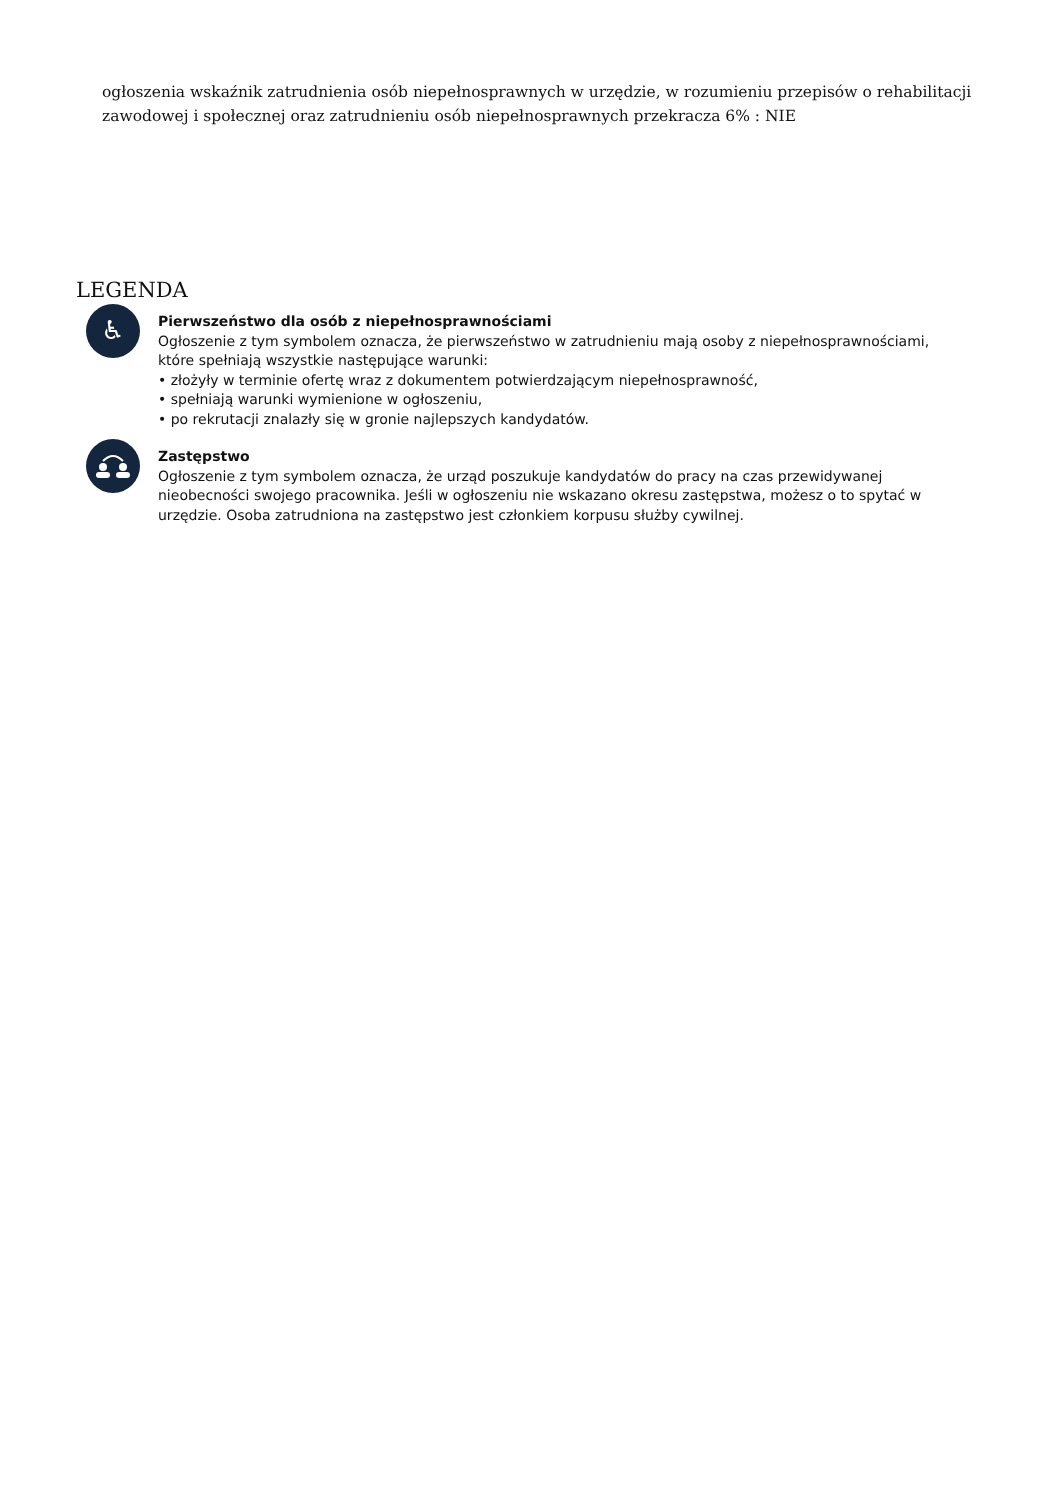ogłoszenia wskaźnik zatrudnienia osób niepełnosprawnych w urzędzie, w rozumieniu przepisów o rehabilitacji zawodowej i społecznej oraz zatrudnieniu osób niepełnosprawnych przekracza 6% : NIE
LEGENDA
♿
Pierwszeństwo dla osób z niepełnosprawnościami
Ogłoszenie z tym symbolem oznacza, że pierwszeństwo w zatrudnieniu mają osoby z niepełnosprawnościami, które spełniają wszystkie następujące warunki:
• złożyły w terminie ofertę wraz z dokumentem potwierdzającym niepełnosprawność,
• spełniają warunki wymienione w ogłoszeniu,
• po rekrutacji znalazły się w gronie najlepszych kandydatów.
Zastępstwo
Ogłoszenie z tym symbolem oznacza, że urząd poszukuje kandydatów do pracy na czas przewidywanej nieobecności swojego pracownika. Jeśli w ogłoszeniu nie wskazano okresu zastępstwa, możesz o to spytać w urzędzie. Osoba zatrudniona na zastępstwo jest członkiem korpusu służby cywilnej.